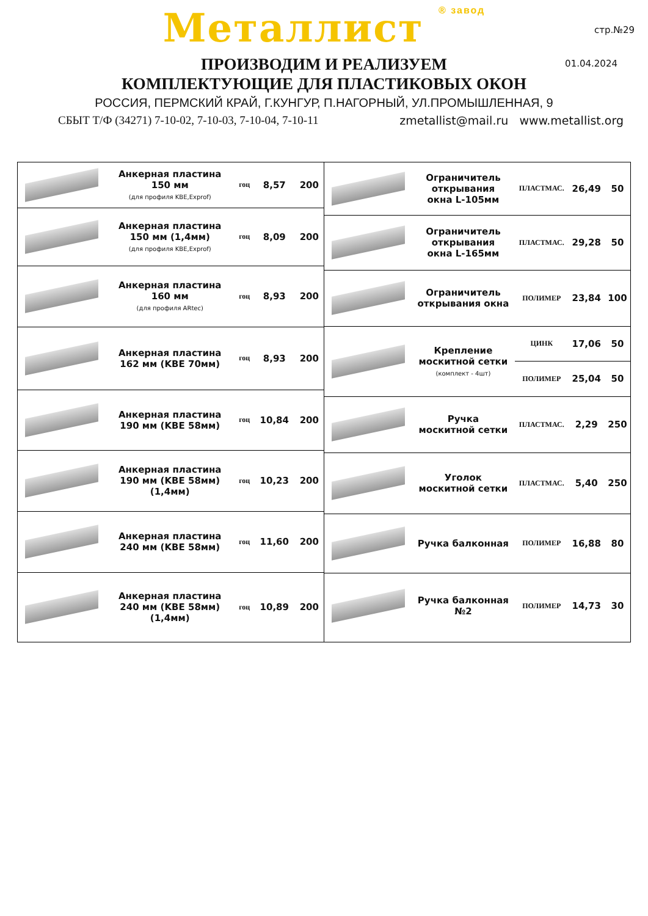Металлист ® завод
стр.№29
01.04.2024
ПРОИЗВОДИМ И РЕАЛИЗУЕМ
КОМПЛЕКТУЮЩИЕ ДЛЯ ПЛАСТИКОВЫХ ОКОН
РОССИЯ, ПЕРМСКИЙ КРАЙ, Г.КУНГУР, П.НАГОРНЫЙ, УЛ.ПРОМЫШЛЕННАЯ, 9
СБЫТ Т/Ф (34271) 7-10-02, 7-10-03, 7-10-04, 7-10-11 zmetallist@mail.ru www.metallist.org
| | Анкерная пластина 150 мм (для профиля KBE,Exprof) | гоц | 8,57 | 200 |
| | Анкерная пластина 150 мм (1,4мм) (для профиля KBE,Exprof) | гоц | 8,09 | 200 |
| | Анкерная пластина 160 мм (для профиля ARtec) | гоц | 8,93 | 200 |
| | Анкерная пластина 162 мм (KBE 70мм) | гоц | 8,93 | 200 |
| | Анкерная пластина 190 мм (KBE 58мм) | гоц | 10,84 | 200 |
| | Анкерная пластина 190 мм (KBE 58мм) (1,4мм) | гоц | 10,23 | 200 |
| | Анкерная пластина 240 мм (KBE 58мм) | гоц | 11,60 | 200 |
| | Анкерная пластина 240 мм (KBE 58мм) (1,4мм) | гоц | 10,89 | 200 |
| | Ограничитель открывания окна L-105мм | ПЛАСТМАС. | 26,49 | 50 |
| | Ограничитель открывания окна L-165мм | ПЛАСТМАС. | 29,28 | 50 |
| | Ограничитель открывания окна | ПОЛИМЕР | 23,84 | 100 |
| | Крепление москитной сетки (комплект - 4шт) | ЦИНК | 17,06 | 50 |
| | | ПОЛИМЕР | 25,04 | 50 |
| | Ручка москитной сетки | ПЛАСТМАС. | 2,29 | 250 |
| | Уголок москитной сетки | ПЛАСТМАС. | 5,40 | 250 |
| | Ручка балконная | ПОЛИМЕР | 16,88 | 80 |
| | Ручка балконная №2 | ПОЛИМЕР | 14,73 | 30 |